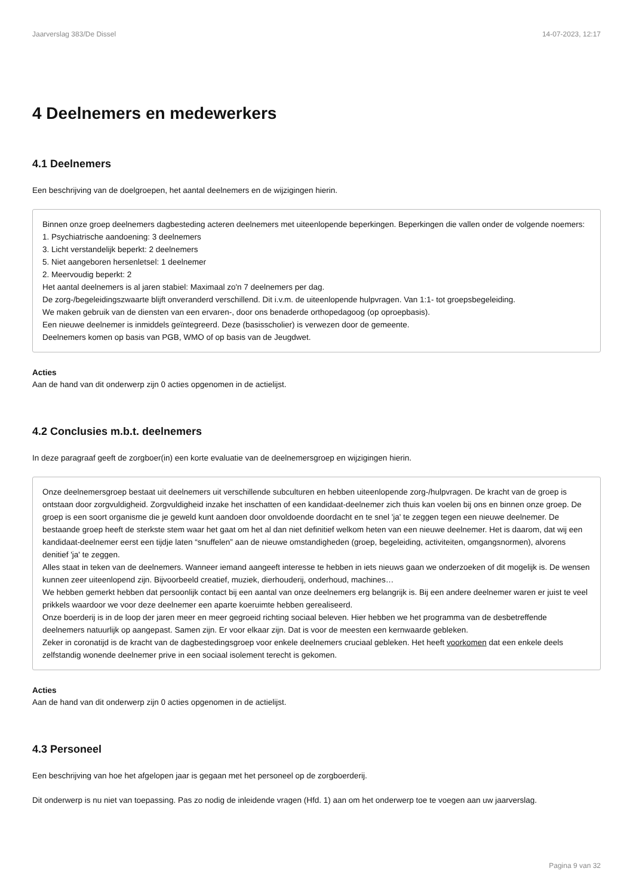Jaarverslag 383/De Dissel 14-07-2023, 12:17
4 Deelnemers en medewerkers
4.1 Deelnemers
Een beschrijving van de doelgroepen, het aantal deelnemers en de wijzigingen hierin.
Binnen onze groep deelnemers dagbesteding acteren deelnemers met uiteenlopende beperkingen. Beperkingen die vallen onder de volgende noemers:
1. Psychiatrische aandoening: 3 deelnemers
3. Licht verstandelijk beperkt: 2 deelnemers
5. Niet aangeboren hersenletsel: 1 deelnemer
2. Meervoudig beperkt: 2
Het aantal deelnemers is al jaren stabiel: Maximaal zo'n 7 deelnemers per dag.
De zorg-/begeleidingszwaarte blijft onveranderd verschillend. Dit i.v.m. de uiteenlopende hulpvragen. Van 1:1- tot groepsbegeleiding.
We maken gebruik van de diensten van een ervaren-, door ons benaderde orthopedagoog (op oproepbasis).
Een nieuwe deelnemer is inmiddels geïntegreerd. Deze (basisscholier) is verwezen door de gemeente.
Deelnemers komen op basis van PGB, WMO of op basis van de Jeugdwet.
Acties
Aan de hand van dit onderwerp zijn 0 acties opgenomen in de actielijst.
4.2 Conclusies m.b.t. deelnemers
In deze paragraaf geeft de zorgboer(in) een korte evaluatie van de deelnemersgroep en wijzigingen hierin.
Onze deelnemersgroep bestaat uit deelnemers uit verschillende subculturen en hebben uiteenlopende zorg-/hulpvragen. De kracht van de groep is ontstaan door zorgvuldigheid. Zorgvuldigheid inzake het inschatten of een kandidaat-deelnemer zich thuis kan voelen bij ons en binnen onze groep. De groep is een soort organisme die je geweld kunt aandoen door onvoldoende doordacht en te snel 'ja' te zeggen tegen een nieuwe deelnemer. De bestaande groep heeft de sterkste stem waar het gaat om het al dan niet definitief welkom heten van een nieuwe deelnemer. Het is daarom, dat wij een kandidaat-deelnemer eerst een tijdje laten “snuffelen” aan de nieuwe omstandigheden (groep, begeleiding, activiteiten, omgangsnormen), alvorens denitief 'ja' te zeggen.
Alles staat in teken van de deelnemers. Wanneer iemand aangeeft interesse te hebben in iets nieuws gaan we onderzoeken of dit mogelijk is. De wensen kunnen zeer uiteenlopend zijn. Bijvoorbeeld creatief, muziek, dierhouderij, onderhoud, machines…
We hebben gemerkt hebben dat persoonlijk contact bij een aantal van onze deelnemers erg belangrijk is. Bij een andere deelnemer waren er juist te veel prikkels waardoor we voor deze deelnemer een aparte koeruimte hebben gerealiseerd.
Onze boerderij is in de loop der jaren meer en meer gegroeid richting sociaal beleven. Hier hebben we het programma van de desbetreffende deelnemers natuurlijk op aangepast. Samen zijn. Er voor elkaar zijn. Dat is voor de meesten een kernwaarde gebleken.
Zeker in coronatijd is de kracht van de dagbestedingsgroep voor enkele deelnemers cruciaal gebleken. Het heeft voorkomen dat een enkele deels zelfstandig wonende deelnemer prive in een sociaal isolement terecht is gekomen.
Acties
Aan de hand van dit onderwerp zijn 0 acties opgenomen in de actielijst.
4.3 Personeel
Een beschrijving van hoe het afgelopen jaar is gegaan met het personeel op de zorgboerderij.
Dit onderwerp is nu niet van toepassing. Pas zo nodig de inleidende vragen (Hfd. 1) aan om het onderwerp toe te voegen aan uw jaarverslag.
Pagina 9 van 32